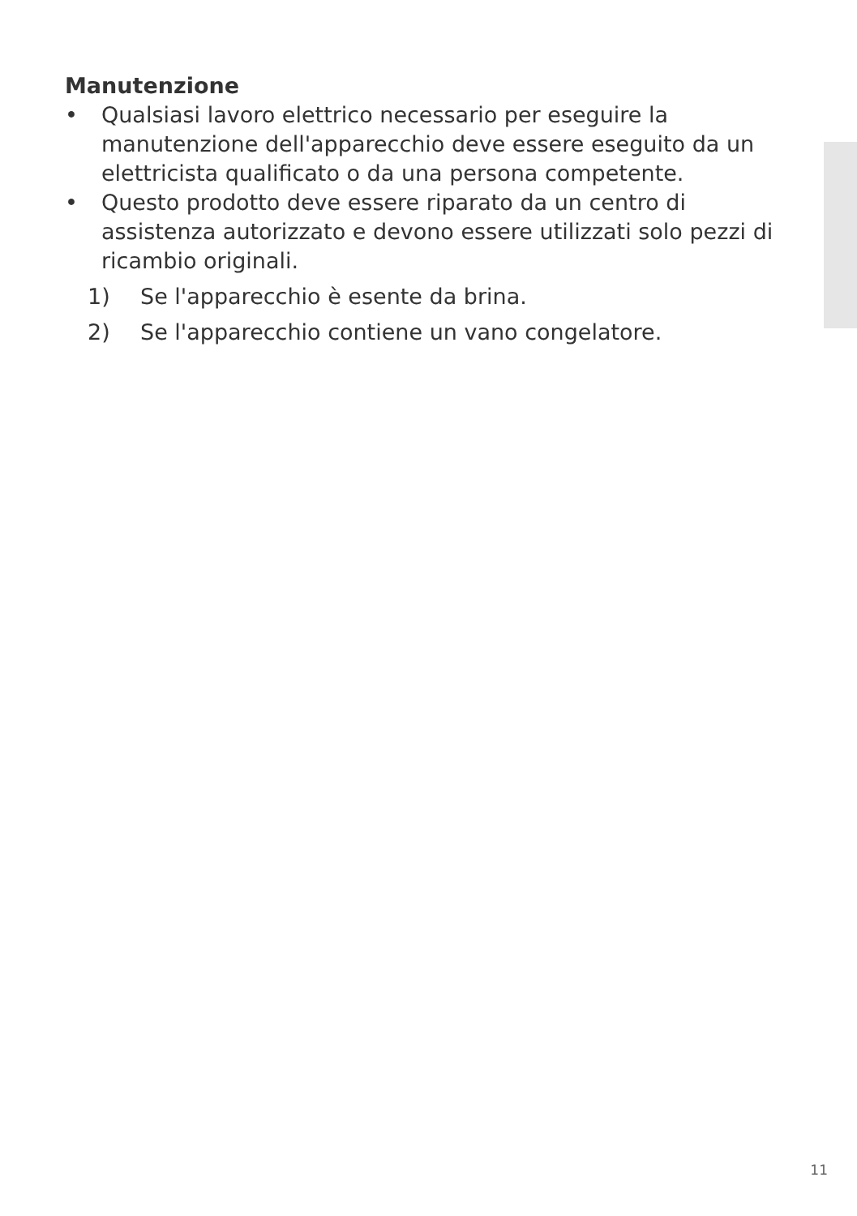Manutenzione
• Qualsiasi lavoro elettrico necessario per eseguire la manutenzione dell'apparecchio deve essere eseguito da un elettricista qualificato o da una persona competente.
• Questo prodotto deve essere riparato da un centro di assistenza autorizzato e devono essere utilizzati solo pezzi di ricambio originali.
1) Se l'apparecchio è esente da brina.
2) Se l'apparecchio contiene un vano congelatore.
11